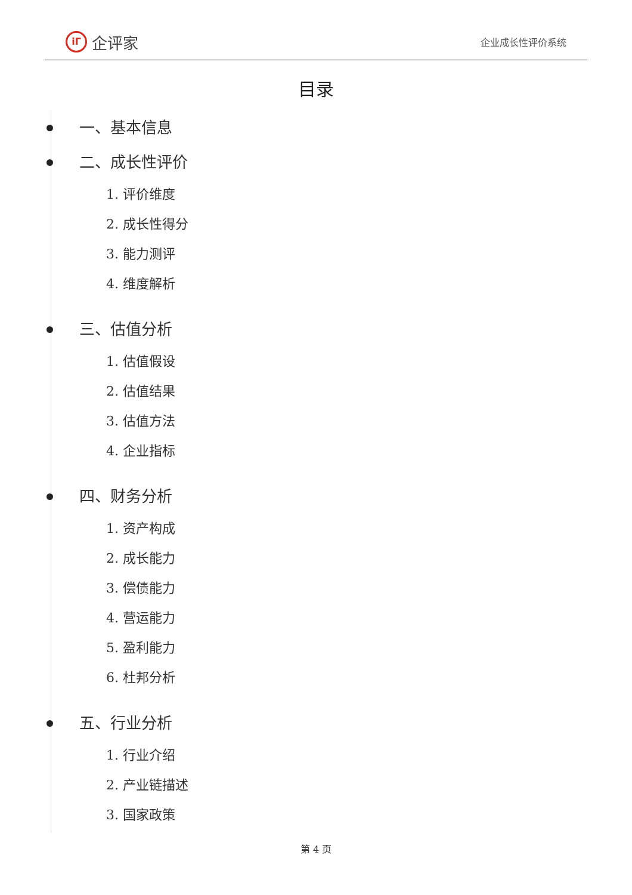iΓ 企评家
企业成长性评价系统
目录
一、基本信息
二、成长性评价
1. 评价维度
2. 成长性得分
3. 能力测评
4. 维度解析
三、估值分析
1. 估值假设
2. 估值结果
3. 估值方法
4. 企业指标
四、财务分析
1. 资产构成
2. 成长能力
3. 偿债能力
4. 营运能力
5. 盈利能力
6. 杜邦分析
五、行业分析
1. 行业介绍
2. 产业链描述
3. 国家政策
第 4 页